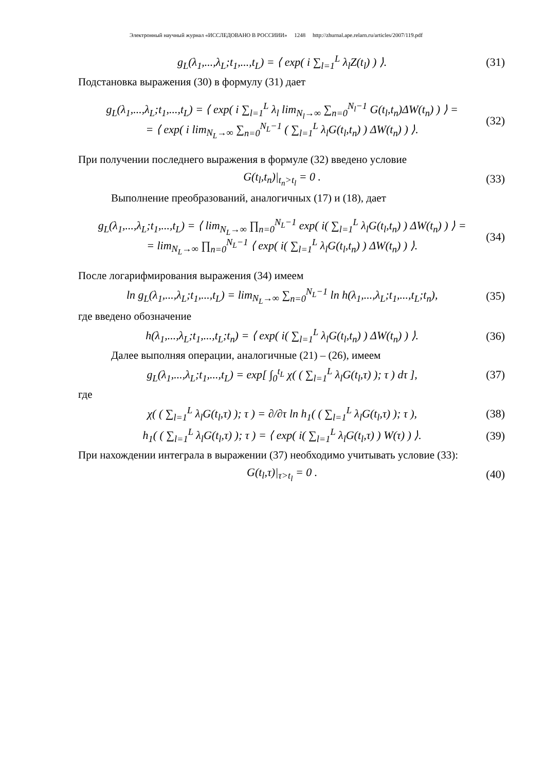Электронный научный журнал «ИССЛЕДОВАНО В РОССИИИ» 1248 http://zhurnal.ape.relarn.ru/articles/2007/119.pdf
g<sub>L</sub>(λ<sub>1</sub>,...,λ<sub>L</sub>;t<sub>1</sub>,...,t<sub>L</sub>) = ⟨ exp( i ∑<sub>l=1</sub><sup>L</sup> λ<sub>l</sub>Z(t<sub>l</sub>) ) ⟩.
(31)
Подстановка выражения (30) в формулу (31) дает
g<sub>L</sub>(λ<sub>1</sub>,...,λ<sub>L</sub>;t<sub>1</sub>,...,t<sub>L</sub>) = ⟨ exp( i ∑<sub>l=1</sub><sup>L</sup> λ<sub>l</sub> lim<sub>N<sub>l</sub>→∞</sub> ∑<sub>n=0</sub><sup>N<sub>l</sub>−1</sup> G(t<sub>l</sub>,t<sub>n</sub>)ΔW(t<sub>n</sub>) ) ⟩ =
= ⟨ exp( i lim<sub>N<sub>L</sub>→∞</sub> ∑<sub>n=0</sub><sup>N<sub>L</sub>−1</sup> ( ∑<sub>l=1</sub><sup>L</sup> λ<sub>l</sub>G(t<sub>l</sub>,t<sub>n</sub>) ) ΔW(t<sub>n</sub>) ) ⟩.
(32)
При получении последнего выражения в формуле (32) введено условие
G(t<sub>l</sub>,t<sub>n</sub>)|<sub>t<sub>n</sub>>t<sub>l</sub></sub> = 0 . (33)
Выполнение преобразований, аналогичных (17) и (18), дает
g<sub>L</sub>(λ<sub>1</sub>,...,λ<sub>L</sub>;t<sub>1</sub>,...,t<sub>L</sub>) = ⟨ lim<sub>N<sub>L</sub>→∞</sub> ∏<sub>n=0</sub><sup>N<sub>L</sub>−1</sup> exp( i( ∑<sub>l=1</sub><sup>L</sup> λ<sub>l</sub>G(t<sub>l</sub>,t<sub>n</sub>) ) ΔW(t<sub>n</sub>) ) ⟩ =
= lim<sub>N<sub>L</sub>→∞</sub> ∏<sub>n=0</sub><sup>N<sub>L</sub>−1</sup> ⟨ exp( i( ∑<sub>l=1</sub><sup>L</sup> λ<sub>l</sub>G(t<sub>l</sub>,t<sub>n</sub>) ) ΔW(t<sub>n</sub>) ) ⟩.
(34)
После логарифмирования выражения (34) имеем
ln g<sub>L</sub>(λ<sub>1</sub>,...,λ<sub>L</sub>;t<sub>1</sub>,...,t<sub>L</sub>) = lim<sub>N<sub>L</sub>→∞</sub> ∑<sub>n=0</sub><sup>N<sub>L</sub>−1</sup> ln h(λ<sub>1</sub>,...,λ<sub>L</sub>;t<sub>1</sub>,...,t<sub>L</sub>;t<sub>n</sub>),
(35)
где введено обозначение
h(λ<sub>1</sub>,...,λ<sub>L</sub>;t<sub>1</sub>,...,t<sub>L</sub>;t<sub>n</sub>) = ⟨ exp( i( ∑<sub>l=1</sub><sup>L</sup> λ<sub>l</sub>G(t<sub>l</sub>,t<sub>n</sub>) ) ΔW(t<sub>n</sub>) ) ⟩.
(36)
Далее выполняя операции, аналогичные (21) – (26), имеем
g<sub>L</sub>(λ<sub>1</sub>,...,λ<sub>L</sub>;t<sub>1</sub>,...,t<sub>L</sub>) = exp[ ∫<sub>0</sub><sup>t<sub>L</sub></sup> χ( ( ∑<sub>l=1</sub><sup>L</sup> λ<sub>l</sub>G(t<sub>l</sub>,τ) ); τ ) dτ ],
(37)
где
χ( ( ∑<sub>l=1</sub><sup>L</sup> λ<sub>l</sub>G(t<sub>l</sub>,τ) ); τ ) = ∂/∂τ ln h<sub>1</sub>( ( ∑<sub>l=1</sub><sup>L</sup> λ<sub>l</sub>G(t<sub>l</sub>,τ) ); τ ),
(38)
h<sub>1</sub>( ( ∑<sub>l=1</sub><sup>L</sup> λ<sub>l</sub>G(t<sub>l</sub>,τ) ); τ ) = ⟨ exp( i( ∑<sub>l=1</sub><sup>L</sup> λ<sub>l</sub>G(t<sub>l</sub>,τ) ) W(τ) ) ⟩.
(39)
При нахождении интеграла в выражении (37) необходимо учитывать условие (33):
G(t<sub>l</sub>,τ)|<sub>τ>t<sub>l</sub></sub> = 0 . (40)